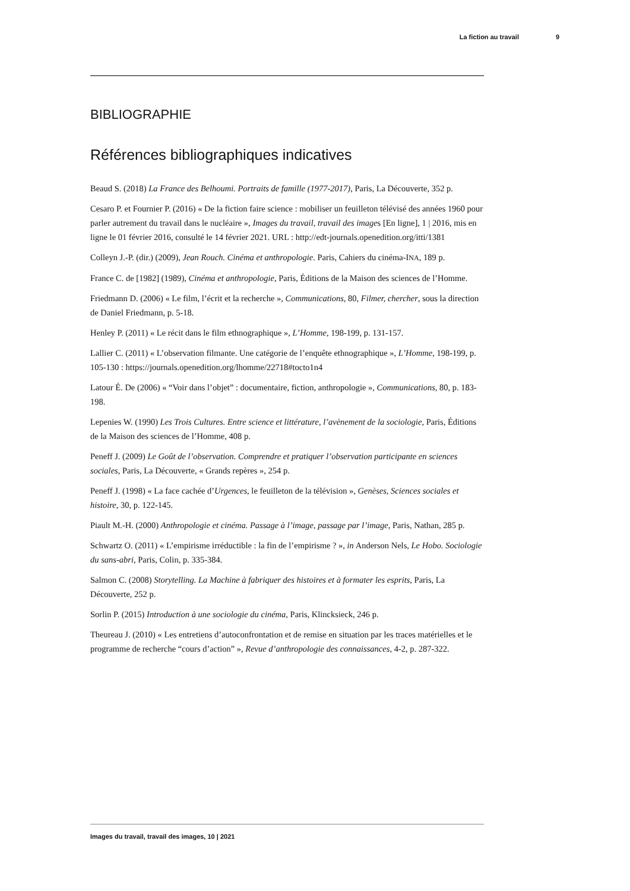La fiction au travail 9
BIBLIOGRAPHIE
Références bibliographiques indicatives
Beaud S. (2018) La France des Belhoumi. Portraits de famille (1977-2017), Paris, La Découverte, 352 p.
Cesaro P. et Fournier P. (2016) « De la fiction faire science : mobiliser un feuilleton télévisé des années 1960 pour parler autrement du travail dans le nucléaire », Images du travail, travail des images [En ligne], 1 | 2016, mis en ligne le 01 février 2016, consulté le 14 février 2021. URL : http://edt-journals.openedition.org/itti/1381
Colleyn J.-P. (dir.) (2009), Jean Rouch. Cinéma et anthropologie. Paris, Cahiers du cinéma-INA, 189 p.
France C. de [1982] (1989), Cinéma et anthropologie, Paris, Éditions de la Maison des sciences de l’Homme.
Friedmann D. (2006) « Le film, l’écrit et la recherche », Communications, 80, Filmer, chercher, sous la direction de Daniel Friedmann, p. 5-18.
Henley P. (2011) « Le récit dans le film ethnographique », L’Homme, 198-199, p. 131-157.
Lallier C. (2011) « L’observation filmante. Une catégorie de l’enquête ethnographique », L’Homme, 198-199, p. 105-130 : https://journals.openedition.org/lhomme/22718#tocto1n4
Latour É. De (2006) « “Voir dans l’objet” : documentaire, fiction, anthropologie », Communications, 80, p. 183-198.
Lepenies W. (1990) Les Trois Cultures. Entre science et littérature, l’avènement de la sociologie, Paris, Éditions de la Maison des sciences de l’Homme, 408 p.
Peneff J. (2009) Le Goût de l’observation. Comprendre et pratiquer l’observation participante en sciences sociales, Paris, La Découverte, « Grands repères », 254 p.
Peneff J. (1998) « La face cachée d’Urgences, le feuilleton de la télévision », Genèses, Sciences sociales et histoire, 30, p. 122-145.
Piault M.-H. (2000) Anthropologie et cinéma. Passage à l’image, passage par l’image, Paris, Nathan, 285 p.
Schwartz O. (2011) « L’empirisme irréductible : la fin de l’empirisme ? », in Anderson Nels, Le Hobo. Sociologie du sans-abri, Paris, Colin, p. 335-384.
Salmon C. (2008) Storytelling. La Machine à fabriquer des histoires et à formater les esprits, Paris, La Découverte, 252 p.
Sorlin P. (2015) Introduction à une sociologie du cinéma, Paris, Klincksieck, 246 p.
Theureau J. (2010) « Les entretiens d’autoconfrontation et de remise en situation par les traces matérielles et le programme de recherche “cours d’action” », Revue d’anthropologie des connaissances, 4-2, p. 287-322.
Images du travail, travail des images, 10 | 2021